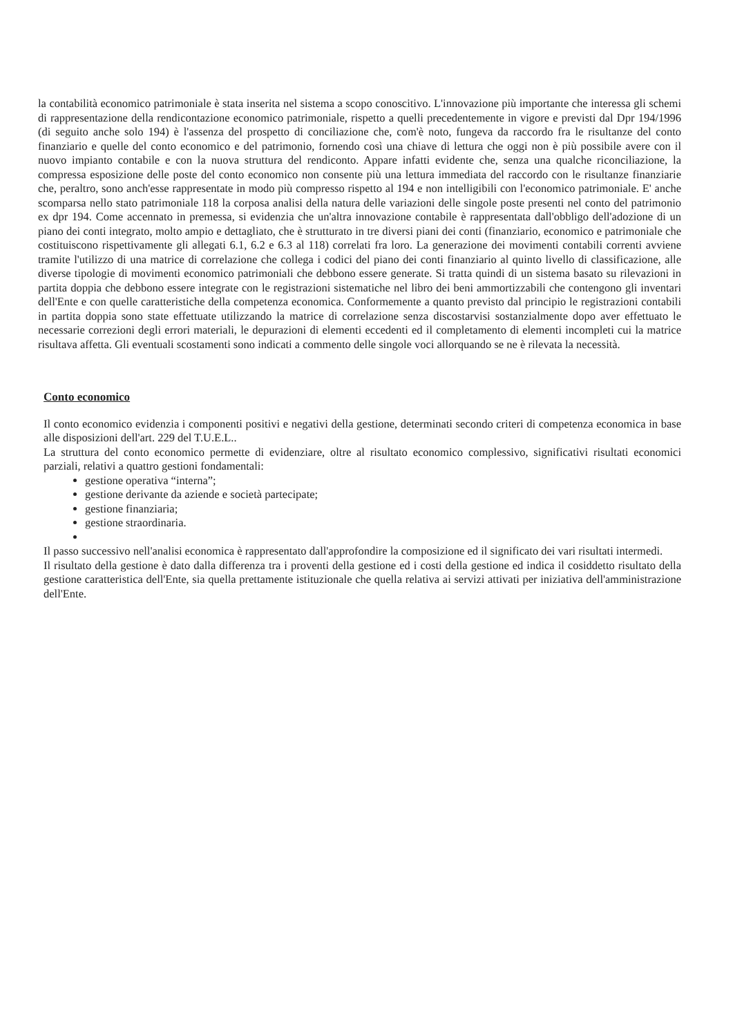la contabilità economico patrimoniale è stata inserita nel sistema a scopo conoscitivo. L'innovazione più importante che interessa gli schemi di rappresentazione della rendicontazione economico patrimoniale, rispetto a quelli precedentemente in vigore e previsti dal Dpr 194/1996 (di seguito anche solo 194) è l'assenza del prospetto di conciliazione che, com'è noto, fungeva da raccordo fra le risultanze del conto finanziario e quelle del conto economico e del patrimonio, fornendo così una chiave di lettura che oggi non è più possibile avere con il nuovo impianto contabile e con la nuova struttura del rendiconto. Appare infatti evidente che, senza una qualche riconciliazione, la compressa esposizione delle poste del conto economico non consente più una lettura immediata del raccordo con le risultanze finanziarie che, peraltro, sono anch'esse rappresentate in modo più compresso rispetto al 194 e non intelligibili con l'economico patrimoniale. E' anche scomparsa nello stato patrimoniale 118 la corposa analisi della natura delle variazioni delle singole poste presenti nel conto del patrimonio ex dpr 194. Come accennato in premessa, si evidenzia che un'altra innovazione contabile è rappresentata dall'obbligo dell'adozione di un piano dei conti integrato, molto ampio e dettagliato, che è strutturato in tre diversi piani dei conti (finanziario, economico e patrimoniale che costituiscono rispettivamente gli allegati 6.1, 6.2 e 6.3 al 118) correlati fra loro. La generazione dei movimenti contabili correnti avviene tramite l'utilizzo di una matrice di correlazione che collega i codici del piano dei conti finanziario al quinto livello di classificazione, alle diverse tipologie di movimenti economico patrimoniali che debbono essere generate. Si tratta quindi di un sistema basato su rilevazioni in partita doppia che debbono essere integrate con le registrazioni sistematiche nel libro dei beni ammortizzabili che contengono gli inventari dell'Ente e con quelle caratteristiche della competenza economica. Conformemente a quanto previsto dal principio le registrazioni contabili in partita doppia sono state effettuate utilizzando la matrice di correlazione senza discostarvisi sostanzialmente dopo aver effettuato le necessarie correzioni degli errori materiali, le depurazioni di elementi eccedenti ed il completamento di elementi incompleti cui la matrice risultava affetta. Gli eventuali scostamenti sono indicati a commento delle singole voci allorquando se ne è rilevata la necessità.
Conto economico
Il conto economico evidenzia i componenti positivi e negativi della gestione, determinati secondo criteri di competenza economica in base alle disposizioni dell'art. 229 del T.U.E.L..
La struttura del conto economico permette di evidenziare, oltre al risultato economico complessivo, significativi risultati economici parziali, relativi a quattro gestioni fondamentali:
gestione operativa “interna”;
gestione derivante da aziende e società partecipate;
gestione finanziaria;
gestione straordinaria.
Il passo successivo nell'analisi economica è rappresentato dall'approfondire la composizione ed il significato dei vari risultati intermedi.
Il risultato della gestione è dato dalla differenza tra i proventi della gestione ed i costi della gestione ed indica il cosiddetto risultato della gestione caratteristica dell'Ente, sia quella prettamente istituzionale che quella relativa ai servizi attivati per iniziativa dell'amministrazione dell'Ente.